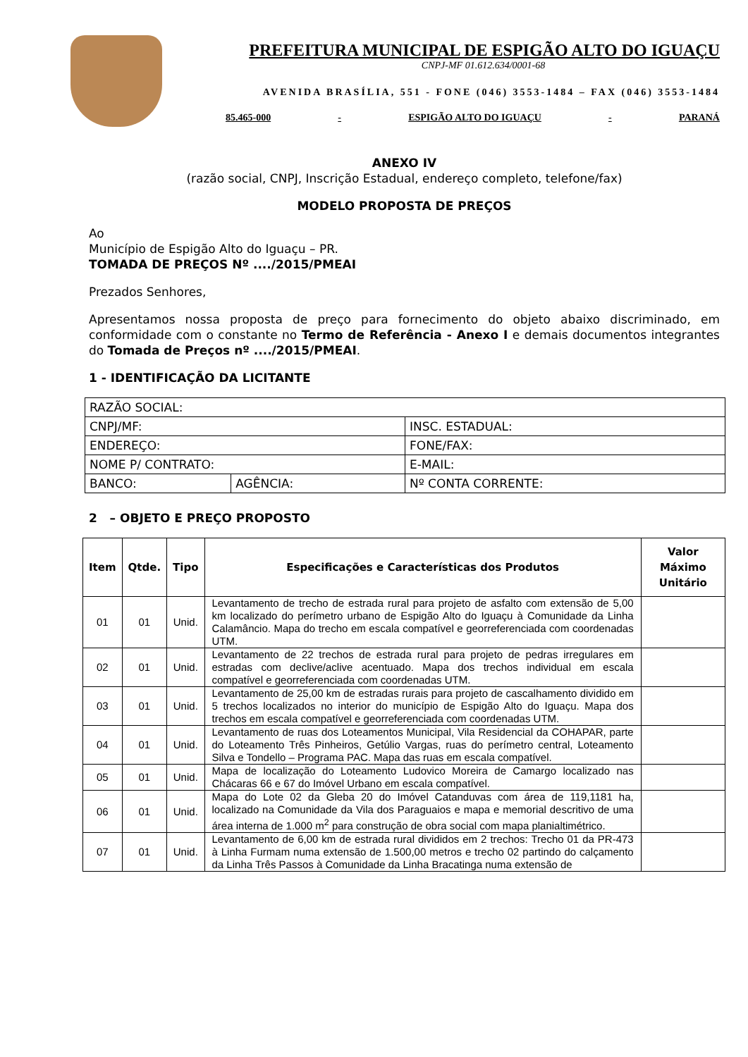PREFEITURA MUNICIPAL DE ESPIGÃO ALTO DO IGUAÇU
CNPJ-MF 01.612.634/0001-68
AVENIDA BRASÍLIA, 551 - FONE (046) 3553-1484 – FAX (046) 3553-1484
85.465-000 - ESPIGÃO ALTO DO IGUAÇU - PARANÁ
ANEXO IV
(razão social, CNPJ, Inscrição Estadual, endereço completo, telefone/fax)
MODELO PROPOSTA DE PREÇOS
Ao
Município de Espigão Alto do Iguaçu – PR.
TOMADA DE PREÇOS Nº ..../2015/PMEAI
Prezados Senhores,
Apresentamos nossa proposta de preço para fornecimento do objeto abaixo discriminado, em conformidade com o constante no Termo de Referência - Anexo I e demais documentos integrantes do Tomada de Preços nº ..../2015/PMEAI.
1 - IDENTIFICAÇÃO DA LICITANTE
| RAZÃO SOCIAL: | | |
| CNPJ/MF: | | INSC. ESTADUAL: |
| ENDEREÇO: | | FONE/FAX: |
| NOME P/ CONTRATO: | | E-MAIL: |
| BANCO: | AGÊNCIA: | Nº CONTA CORRENTE: |
2 – OBJETO E PREÇO PROPOSTO
| Item | Qtde. | Tipo | Especificações e Características dos Produtos | Valor Máximo Unitário |
| --- | --- | --- | --- | --- |
| 01 | 01 | Unid. | Levantamento de trecho de estrada rural para projeto de asfalto com extensão de 5,00 km localizado do perímetro urbano de Espigão Alto do Iguaçu à Comunidade da Linha Calamâncio. Mapa do trecho em escala compatível e georreferenciada com coordenadas UTM. | |
| 02 | 01 | Unid. | Levantamento de 22 trechos de estrada rural para projeto de pedras irregulares em estradas com declive/aclive acentuado. Mapa dos trechos individual em escala compatível e georreferenciada com coordenadas UTM. | |
| 03 | 01 | Unid. | Levantamento de 25,00 km de estradas rurais para projeto de cascalhamento dividido em 5 trechos localizados no interior do município de Espigão Alto do Iguaçu. Mapa dos trechos em escala compatível e georreferenciada com coordenadas UTM. | |
| 04 | 01 | Unid. | Levantamento de ruas dos Loteamentos Municipal, Vila Residencial da COHAPAR, parte do Loteamento Três Pinheiros, Getúlio Vargas, ruas do perímetro central, Loteamento Silva e Tondello – Programa PAC. Mapa das ruas em escala compatível. | |
| 05 | 01 | Unid. | Mapa de localização do Loteamento Ludovico Moreira de Camargo localizado nas Chácaras 66 e 67 do Imóvel Urbano em escala compatível. | |
| 06 | 01 | Unid. | Mapa do Lote 02 da Gleba 20 do Imóvel Catanduvas com área de 119,1181 ha, localizado na Comunidade da Vila dos Paraguaios e mapa e memorial descritivo de uma área interna de 1.000 m<sup>2</sup> para construção de obra social com mapa planialtimétrico. | |
| 07 | 01 | Unid. | Levantamento de 6,00 km de estrada rural divididos em 2 trechos: Trecho 01 da PR-473 à Linha Furmam numa extensão de 1.500,00 metros e trecho 02 partindo do calçamento da Linha Três Passos à Comunidade da Linha Bracatinga numa extensão de | |